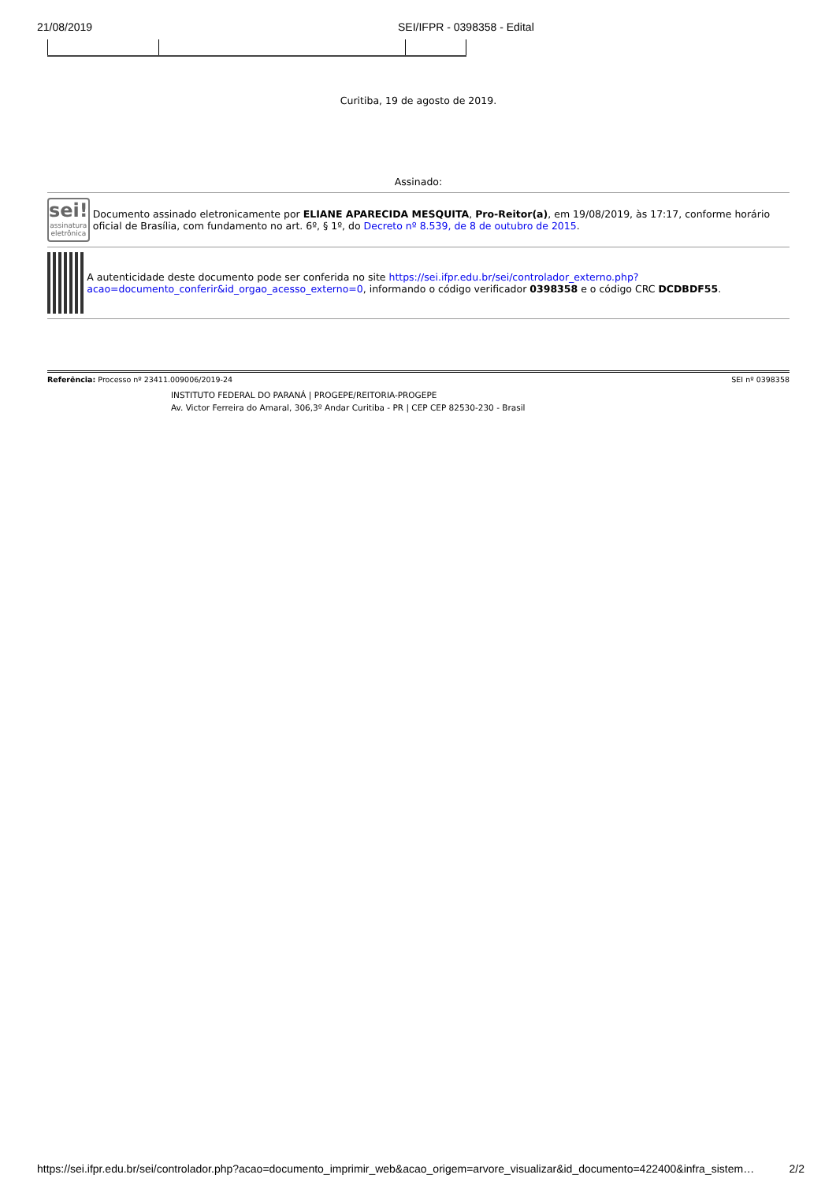21/08/2019 SEI/IFPR - 0398358 - Edital
Curitiba, 19 de agosto de 2019.
Assinado:
sei!
assinatura eletrônica
Documento assinado eletronicamente por ELIANE APARECIDA MESQUITA, Pro-Reitor(a), em 19/08/2019, às 17:17, conforme horário oficial de Brasília, com fundamento no art. 6º, § 1º, do Decreto nº 8.539, de 8 de outubro de 2015.
A autenticidade deste documento pode ser conferida no site https://sei.ifpr.edu.br/sei/controlador_externo.php?acao=documento_conferir&id_orgao_acesso_externo=0, informando o código verificador 0398358 e o código CRC DCDBDF55.
Referência: Processo nº 23411.009006/2019-24 SEI nº 0398358
INSTITUTO FEDERAL DO PARANÁ | PROGEPE/REITORIA-PROGEPE
Av. Victor Ferreira do Amaral, 306,3º Andar Curitiba - PR | CEP CEP 82530-230 - Brasil
https://sei.ifpr.edu.br/sei/controlador.php?acao=documento_imprimir_web&acao_origem=arvore_visualizar&id_documento=422400&infra_sistem… 2/2